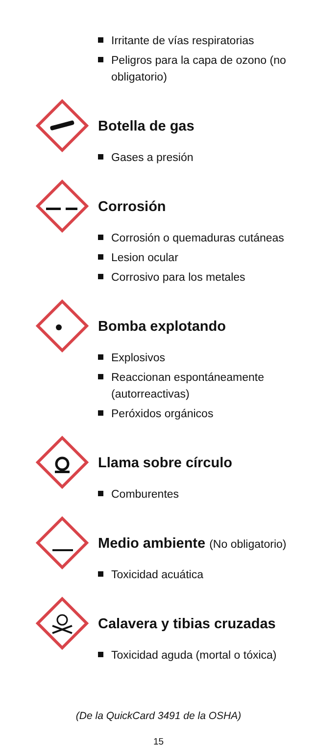Irritante de vías respiratorias
Peligros para la capa de ozono (no obligatorio)
Botella de gas
Gases a presión
Corrosión
Corrosión o quemaduras cutáneas
Lesion ocular
Corrosivo para los metales
Bomba explotando
Explosivos
Reaccionan espontáneamente (autorreactivas)
Peróxidos orgánicos
Llama sobre círculo
Comburentes
Medio ambiente (No obligatorio)
Toxicidad acuática
Calavera y tibias cruzadas
Toxicidad aguda (mortal o tóxica)
(De la QuickCard 3491 de la OSHA)
15